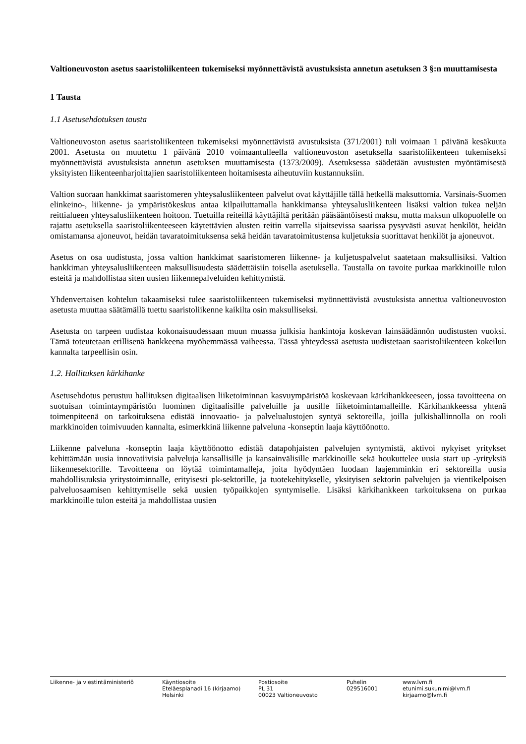Valtioneuvoston asetus saaristoliikenteen tukemiseksi myönnettävistä avustuksista annetun asetuksen 3 §:n muuttamisesta
1 Tausta
1.1 Asetusehdotuksen tausta
Valtioneuvoston asetus saaristoliikenteen tukemiseksi myönnettävistä avustuksista (371/2001) tuli voimaan 1 päivänä kesäkuuta 2001. Asetusta on muutettu 1 päivänä 2010 voimaantulleella valtioneuvoston asetuksella saaristoliikenteen tukemiseksi myönnettävistä avustuksista annetun asetuksen muuttamisesta (1373/2009). Asetuksessa säädetään avustusten myöntämisestä yksityisten liikenteenharjoittajien saaristoliikenteen hoitamisesta aiheutuviin kustannuksiin.
Valtion suoraan hankkimat saaristomeren yhteysalusliikenteen palvelut ovat käyttäjille tällä hetkellä maksuttomia. Varsinais-Suomen elinkeino-, liikenne- ja ympäristökeskus antaa kilpailuttamalla hankkimansa yhteysalusliikenteen lisäksi valtion tukea neljän reittialueen yhteysalusliikenteen hoitoon. Tuetuilla reiteillä käyttäjiltä peritään pääsääntöisesti maksu, mutta maksun ulkopuolelle on rajattu asetuksella saaristoliikenteeseen käytettävien alusten reitin varrella sijaitsevissa saarissa pysyvästi asuvat henkilöt, heidän omistamansa ajoneuvot, heidän tavaratoimituksensa sekä heidän tavaratoimitustensa kuljetuksia suorittavat henkilöt ja ajoneuvot.
Asetus on osa uudistusta, jossa valtion hankkimat saaristomeren liikenne- ja kuljetuspalvelut saatetaan maksullisiksi. Valtion hankkiman yhteysalusliikenteen maksullisuudesta säädettäisiin toisella asetuksella. Taustalla on tavoite purkaa markkinoille tulon esteitä ja mahdollistaa siten uusien liikennepalveluiden kehittymistä.
Yhdenvertaisen kohtelun takaamiseksi tulee saaristoliikenteen tukemiseksi myönnettävistä avustuksista annettua valtioneuvoston asetusta muuttaa säätämällä tuettu saaristoliikenne kaikilta osin maksulliseksi.
Asetusta on tarpeen uudistaa kokonaisuudessaan muun muassa julkisia hankintoja koskevan lainsäädännön uudistusten vuoksi. Tämä toteutetaan erillisenä hankkeena myöhemmässä vaiheessa. Tässä yhteydessä asetusta uudistetaan saaristoliikenteen kokeilun kannalta tarpeellisin osin.
1.2. Hallituksen kärkihanke
Asetusehdotus perustuu hallituksen digitaalisen liiketoiminnan kasvuympäristöä koskevaan kärkihankkeeseen, jossa tavoitteena on suotuisan toimintaympäristön luominen digitaalisille palveluille ja uusille liiketoimintamalleille. Kärkihankkeessa yhtenä toimenpiteenä on tarkoituksena edistää innovaatio- ja palvelualustojen syntyä sektoreilla, joilla julkishallinnolla on rooli markkinoiden toimivuuden kannalta, esimerkkinä liikenne palveluna -konseptin laaja käyttöönotto.
Liikenne palveluna -konseptin laaja käyttöönotto edistää datapohjaisten palvelujen syntymistä, aktivoi nykyiset yritykset kehittämään uusia innovatiivisia palveluja kansallisille ja kansainvälisille markkinoille sekä houkuttelee uusia start up -yrityksiä liikennesektorille. Tavoitteena on löytää toimintamalleja, joita hyödyntäen luodaan laajemminkin eri sektoreilla uusia mahdollisuuksia yritystoiminnalle, erityisesti pk-sektorille, ja tuotekehitykselle, yksityisen sektorin palvelujen ja vientikelpoisen palveluosaamisen kehittymiselle sekä uusien työpaikkojen syntymiselle. Lisäksi kärkihankkeen tarkoituksena on purkaa markkinoille tulon esteitä ja mahdollistaa uusien
Liikenne- ja viestintäministeriö Käyntiosoite
Eteläesplanadi 16 (kirjaamo)
Helsinki
Postiosoite
PL 31
00023 Valtioneuvosto
Puhelin
029516001
www.lvm.fi
etunimi.sukunimi@lvm.fi
kirjaamo@lvm.fi